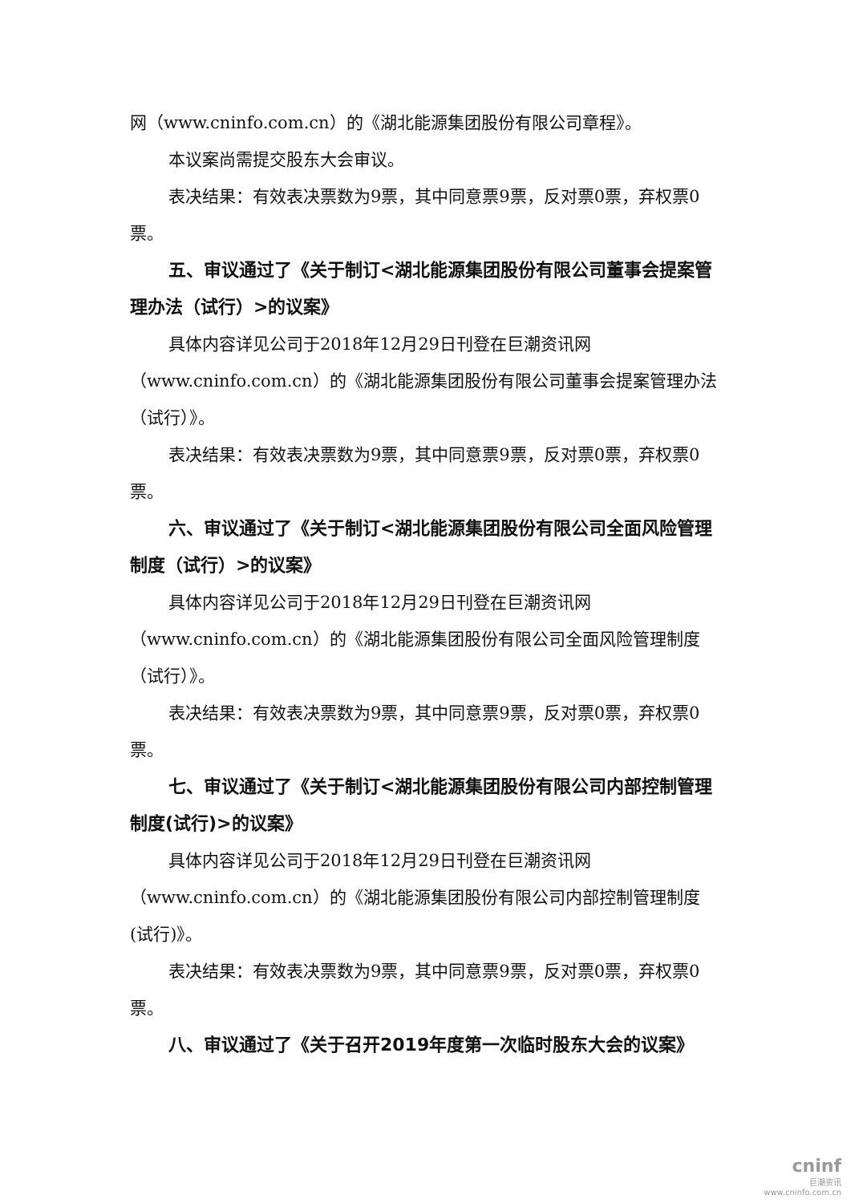网（www.cninfo.com.cn）的《湖北能源集团股份有限公司章程》。
本议案尚需提交股东大会审议。
表决结果：有效表决票数为9票，其中同意票9票，反对票0票，弃权票0票。
五、审议通过了《关于制订<湖北能源集团股份有限公司董事会提案管理办法（试行）>的议案》
具体内容详见公司于2018年12月29日刊登在巨潮资讯网（www.cninfo.com.cn）的《湖北能源集团股份有限公司董事会提案管理办法（试行）》。
表决结果：有效表决票数为9票，其中同意票9票，反对票0票，弃权票0票。
六、审议通过了《关于制订<湖北能源集团股份有限公司全面风险管理制度（试行）>的议案》
具体内容详见公司于2018年12月29日刊登在巨潮资讯网（www.cninfo.com.cn）的《湖北能源集团股份有限公司全面风险管理制度（试行）》。
表决结果：有效表决票数为9票，其中同意票9票，反对票0票，弃权票0票。
七、审议通过了《关于制订<湖北能源集团股份有限公司内部控制管理制度(试行)>的议案》
具体内容详见公司于2018年12月29日刊登在巨潮资讯网（www.cninfo.com.cn）的《湖北能源集团股份有限公司内部控制管理制度(试行)》。
表决结果：有效表决票数为9票，其中同意票9票，反对票0票，弃权票0票。
八、审议通过了《关于召开2019年度第一次临时股东大会的议案》
cninf
巨潮资讯
www.cninfo.com.cn